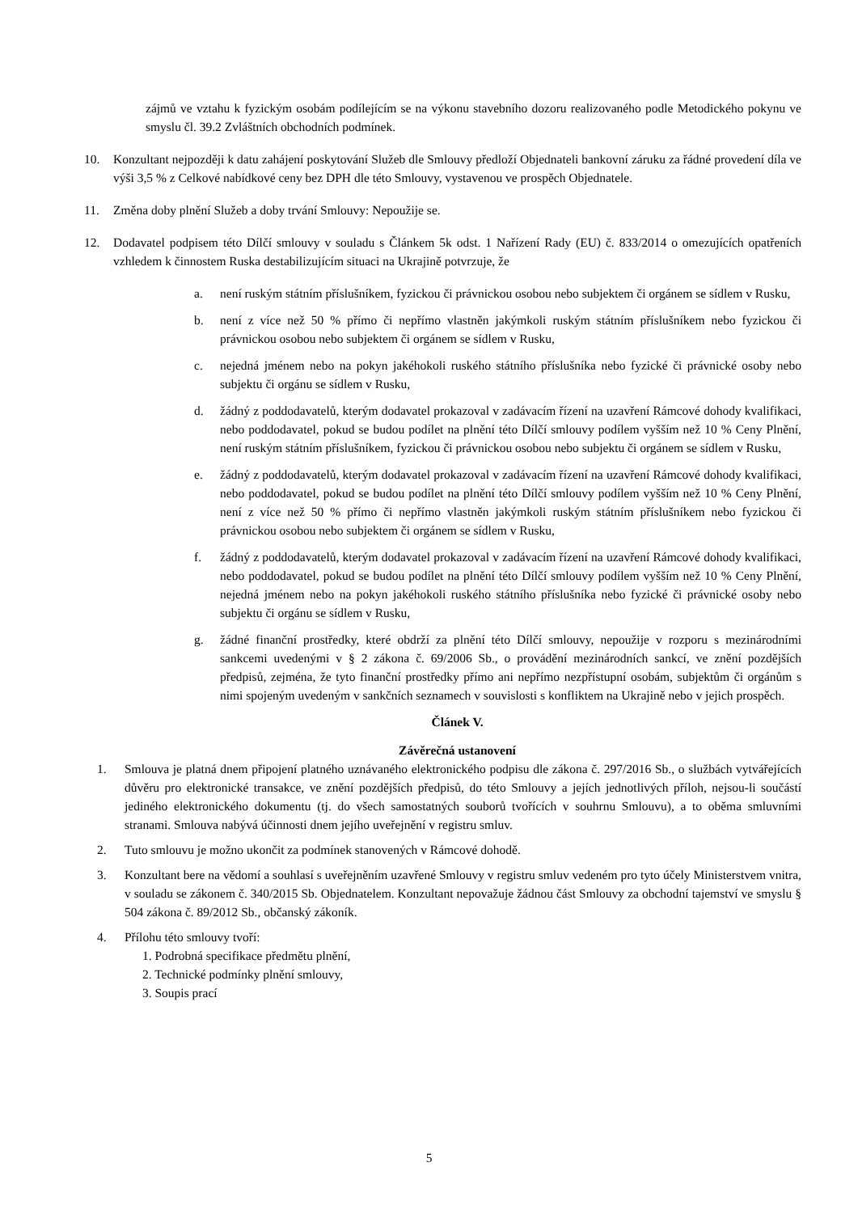zájmů ve vztahu k fyzickým osobám podílejícím se na výkonu stavebního dozoru realizovaného podle Metodického pokynu ve smyslu čl. 39.2 Zvláštních obchodních podmínek.
10. Konzultant nejpozději k datu zahájení poskytování Služeb dle Smlouvy předloží Objednateli bankovní záruku za řádné provedení díla ve výši 3,5 % z Celkové nabídkové ceny bez DPH dle této Smlouvy, vystavenou ve prospěch Objednatele.
11. Změna doby plnění Služeb a doby trvání Smlouvy: Nepoužije se.
12. Dodavatel podpisem této Dílčí smlouvy v souladu s Článkem 5k odst. 1 Nařízení Rady (EU) č. 833/2014 o omezujících opatřeních vzhledem k činnostem Ruska destabilizujícím situaci na Ukrajině potvrzuje, že
a. není ruským státním příslušníkem, fyzickou či právnickou osobou nebo subjektem či orgánem se sídlem v Rusku,
b. není z více než 50 % přímo či nepřímo vlastněn jakýmkoli ruským státním příslušníkem nebo fyzickou či právnickou osobou nebo subjektem či orgánem se sídlem v Rusku,
c. nejedná jménem nebo na pokyn jakéhokoli ruského státního příslušníka nebo fyzické či právnické osoby nebo subjektu či orgánu se sídlem v Rusku,
d. žádný z poddodavatelů, kterým dodavatel prokazoval v zadávacím řízení na uzavření Rámcové dohody kvalifikaci, nebo poddodavatel, pokud se budou podílet na plnění této Dílčí smlouvy podílem vyšším než 10 % Ceny Plnění, není ruským státním příslušníkem, fyzickou či právnickou osobou nebo subjektu či orgánem se sídlem v Rusku,
e. žádný z poddodavatelů, kterým dodavatel prokazoval v zadávacím řízení na uzavření Rámcové dohody kvalifikaci, nebo poddodavatel, pokud se budou podílet na plnění této Dílčí smlouvy podílem vyšším než 10 % Ceny Plnění, není z více než 50 % přímo či nepřímo vlastněn jakýmkoli ruským státním příslušníkem nebo fyzickou či právnickou osobou nebo subjektem či orgánem se sídlem v Rusku,
f. žádný z poddodavatelů, kterým dodavatel prokazoval v zadávacím řízení na uzavření Rámcové dohody kvalifikaci, nebo poddodavatel, pokud se budou podílet na plnění této Dílčí smlouvy podílem vyšším než 10 % Ceny Plnění, nejedná jménem nebo na pokyn jakéhokoli ruského státního příslušníka nebo fyzické či právnické osoby nebo subjektu či orgánu se sídlem v Rusku,
g. žádné finanční prostředky, které obdrží za plnění této Dílčí smlouvy, nepoužije v rozporu s mezinárodními sankcemi uvedenými v § 2 zákona č. 69/2006 Sb., o provádění mezinárodních sankcí, ve znění pozdějších předpisů, zejména, že tyto finanční prostředky přímo ani nepřímo nezpřístupní osobám, subjektům či orgánům s nimi spojeným uvedeným v sankčních seznamech v souvislosti s konfliktem na Ukrajině nebo v jejich prospěch.
Článek V.
Závěrečná ustanovení
1. Smlouva je platná dnem připojení platného uznávaného elektronického podpisu dle zákona č. 297/2016 Sb., o službách vytvářejících důvěru pro elektronické transakce, ve znění pozdějších předpisů, do této Smlouvy a jejích jednotlivých příloh, nejsou-li součástí jediného elektronického dokumentu (tj. do všech samostatných souborů tvořících v souhrnu Smlouvu), a to oběma smluvními stranami. Smlouva nabývá účinnosti dnem jejího uveřejnění v registru smluv.
2. Tuto smlouvu je možno ukončit za podmínek stanovených v Rámcové dohodě.
3. Konzultant bere na vědomí a souhlasí s uveřejněním uzavřené Smlouvy v registru smluv vedeném pro tyto účely Ministerstvem vnitra, v souladu se zákonem č. 340/2015 Sb. Objednatelem. Konzultant nepovažuje žádnou část Smlouvy za obchodní tajemství ve smyslu § 504 zákona č. 89/2012 Sb., občanský zákoník.
4. Přílohu této smlouvy tvoří:
1. Podrobná specifikace předmětu plnění,
2. Technické podmínky plnění smlouvy,
3. Soupis prací
5